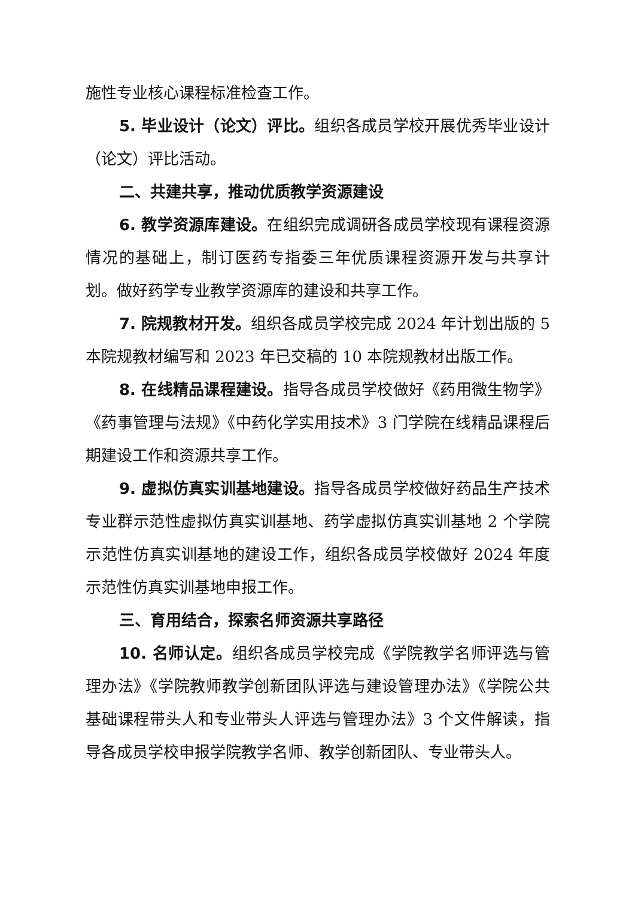施性专业核心课程标准检查工作。
5. 毕业设计（论文）评比。组织各成员学校开展优秀毕业设计（论文）评比活动。
二、共建共享，推动优质教学资源建设
6. 教学资源库建设。在组织完成调研各成员学校现有课程资源情况的基础上，制订医药专指委三年优质课程资源开发与共享计划。做好药学专业教学资源库的建设和共享工作。
7. 院规教材开发。组织各成员学校完成 2024 年计划出版的 5 本院规教材编写和 2023 年已交稿的 10 本院规教材出版工作。
8. 在线精品课程建设。指导各成员学校做好《药用微生物学》《药事管理与法规》《中药化学实用技术》3 门学院在线精品课程后期建设工作和资源共享工作。
9. 虚拟仿真实训基地建设。指导各成员学校做好药品生产技术专业群示范性虚拟仿真实训基地、药学虚拟仿真实训基地 2 个学院示范性仿真实训基地的建设工作，组织各成员学校做好 2024 年度示范性仿真实训基地申报工作。
三、育用结合，探索名师资源共享路径
10. 名师认定。组织各成员学校完成《学院教学名师评选与管理办法》《学院教师教学创新团队评选与建设管理办法》《学院公共基础课程带头人和专业带头人评选与管理办法》3 个文件解读，指导各成员学校申报学院教学名师、教学创新团队、专业带头人。